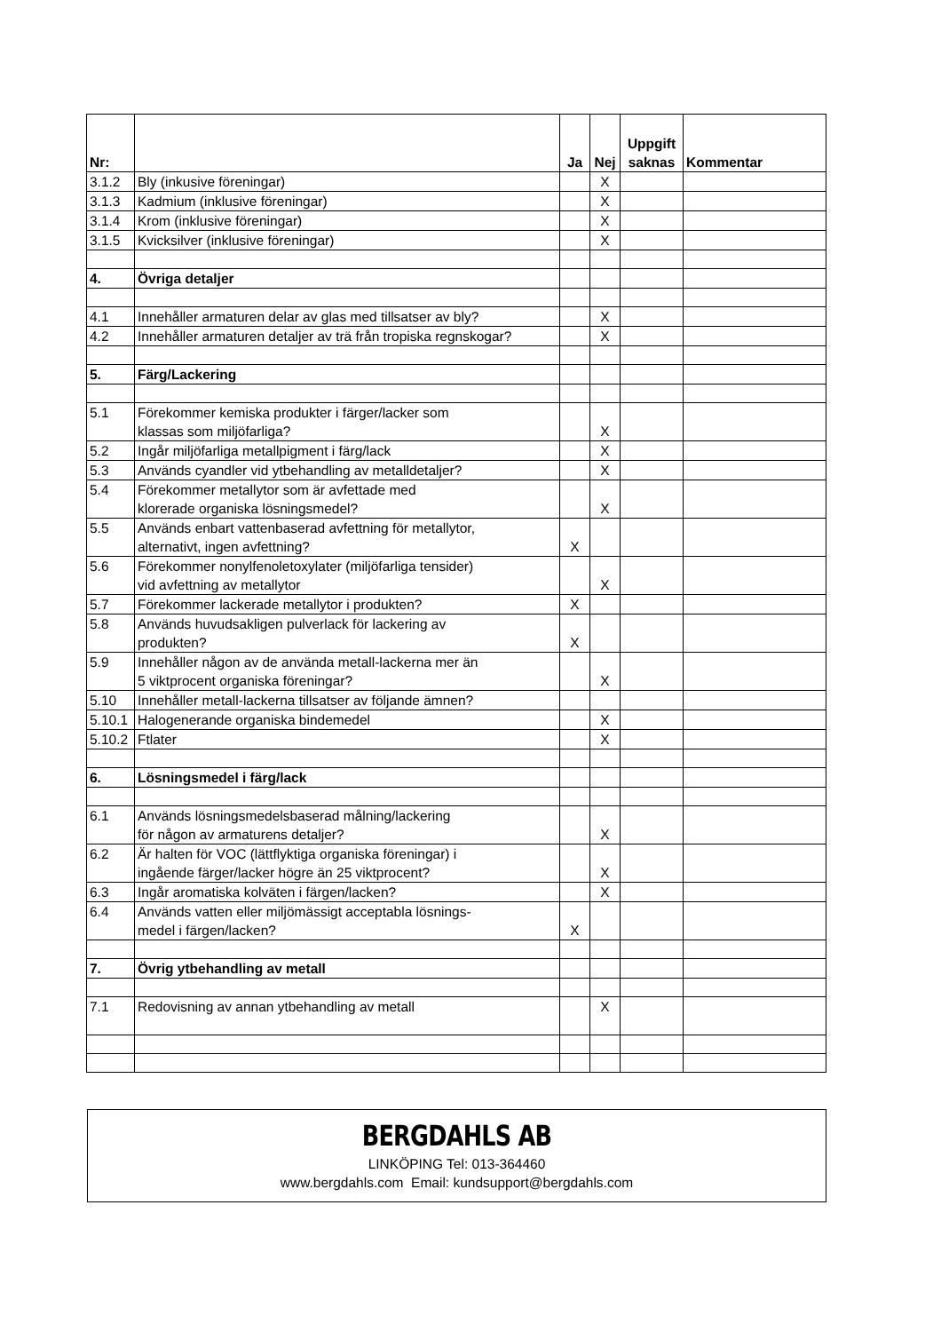| Nr: | | Ja | Nej | Uppgift saknas | Kommentar |
| --- | --- | --- | --- | --- | --- |
| 3.1.2 | Bly (inkusive föreningar) | | X | | |
| 3.1.3 | Kadmium (inklusive föreningar) | | X | | |
| 3.1.4 | Krom (inklusive föreningar) | | X | | |
| 3.1.5 | Kvicksilver (inklusive föreningar) | | X | | |
| 4. | Övriga detaljer | | | | |
| 4.1 | Innehåller armaturen delar av glas med tillsatser av bly? | | X | | |
| 4.2 | Innehåller armaturen detaljer av trä från tropiska regnskogar? | | X | | |
| 5. | Färg/Lackering | | | | |
| 5.1 | Förekommer kemiska produkter i färger/lacker som klassas som miljöfarliga? | | X | | |
| 5.2 | Ingår miljöfarliga metallpigment i färg/lack | | X | | |
| 5.3 | Används cyandler vid ytbehandling av metalldetaljer? | | X | | |
| 5.4 | Förekommer metallytor som är avfettade med klorerade organiska lösningsmedel? | | X | | |
| 5.5 | Används enbart vattenbaserad avfettning för metallytor, alternativt, ingen avfettning? | X | | | |
| 5.6 | Förekommer nonylfenoletoxylater (miljöfarliga tensider) vid avfettning av metallytor | | X | | |
| 5.7 | Förekommer lackerade metallytor i produkten? | X | | | |
| 5.8 | Används huvudsakligen pulverlack för lackering av produkten? | X | | | |
| 5.9 | Innehåller någon av de använda metall-lackerna mer än 5 viktprocent organiska föreningar? | | X | | |
| 5.10 | Innehåller metall-lackerna tillsatser av följande ämnen? | | | | |
| 5.10.1 | Halogenerande organiska bindemedel | | X | | |
| 5.10.2 | Ftlater | | X | | |
| 6. | Lösningsmedel i färg/lack | | | | |
| 6.1 | Används lösningsmedelsbaserad målning/lackering för någon av armaturens detaljer? | | X | | |
| 6.2 | Är halten för VOC (lättflyktiga organiska föreningar) i ingående färger/lacker högre än 25 viktprocent? | | X | | |
| 6.3 | Ingår aromatiska kolväten i färgen/lacken? | | X | | |
| 6.4 | Används vatten eller miljömässigt acceptabla lösnings- medel i färgen/lacken? | X | | | |
| 7. | Övrig ytbehandling av metall | | | | |
| 7.1 | Redovisning av annan ytbehandling av metall | | X | | |
BERGDAHLS AB
LINKÖPING Tel: 013-364460
www.bergdahls.com Email: kundsupport@bergdahls.com